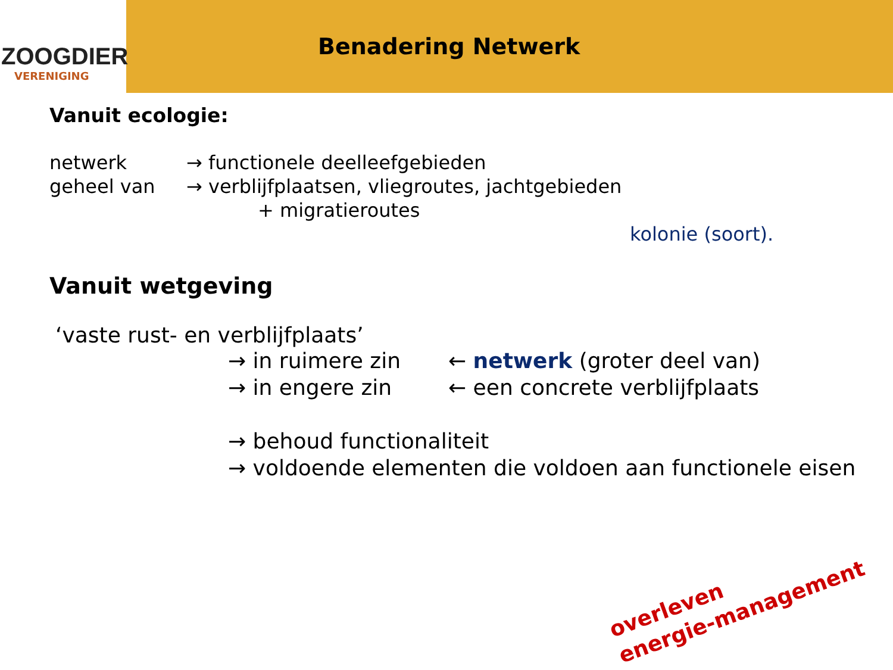ZOOGDIER
VERENIGING
Benadering Netwerk
Vanuit ecologie:
netwerk → functionele deelleefgebieden
geheel van → verblijfplaatsen, vliegroutes, jachtgebieden
+ migratieroutes
kolonie (soort).
Vanuit wetgeving
‘vaste rust- en verblijfplaats’
→ in ruimere zin ← netwerk (groter deel van)
→ in engere zin ← een concrete verblijfplaats
→ behoud functionaliteit
→ voldoende elementen die voldoen aan functionele eisen
overleven
energie-management